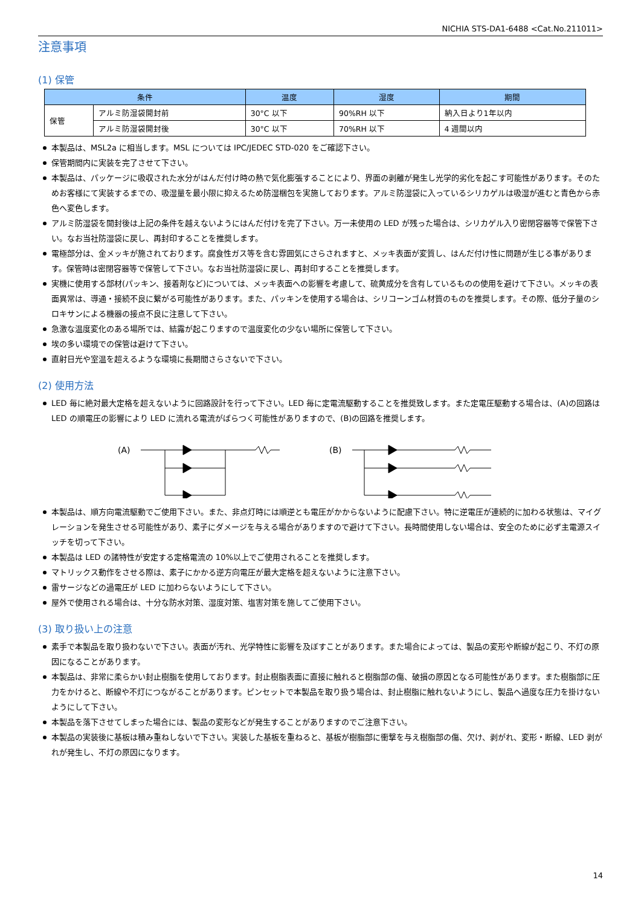NICHIA STS-DA1-6488 <Cat.No.211011>
注意事項
(1) 保管
| 条件 | | 温度 | 湿度 | 期間 |
| --- | --- | --- | --- | --- |
| 保管 | アルミ防湿袋開封前 | 30°C 以下 | 90%RH 以下 | 納入日より1年以内 |
| | アルミ防湿袋開封後 | 30°C 以下 | 70%RH 以下 | 4 週間以内 |
本製品は、MSL2a に相当します。MSL については IPC/JEDEC STD-020 をご確認下さい。
保管期間内に実装を完了させて下さい。
本製品は、パッケージに吸収された水分がはんだ付け時の熱で気化膨張することにより、界面の剥離が発生し光学的劣化を起こす可能性があります。そのためお客様にて実装するまでの、吸湿量を最小限に抑えるため防湿梱包を実施しております。アルミ防湿袋に入っているシリカゲルは吸湿が進むと青色から赤色へ変色します。
アルミ防湿袋を開封後は上記の条件を越えないようにはんだ付けを完了下さい。万一未使用の LED が残った場合は、シリカゲル入り密閉容器等で保管下さい。なお当社防湿袋に戻し、再封印することを推奨します。
電極部分は、金メッキが施されております。腐食性ガス等を含む雰囲気にさらされますと、メッキ表面が変質し、はんだ付け性に問題が生じる事があります。保管時は密閉容器等で保管して下さい。なお当社防湿袋に戻し、再封印することを推奨します。
実機に使用する部材(パッキン、接着剤など)については、メッキ表面への影響を考慮して、硫黄成分を含有しているものの使用を避けて下さい。メッキの表面異常は、導通・接続不良に繋がる可能性があります。また、パッキンを使用する場合は、シリコーンゴム材質のものを推奨します。その際、低分子量のシロキサンによる機器の接点不良に注意して下さい。
急激な温度変化のある場所では、結露が起こりますので温度変化の少ない場所に保管して下さい。
埃の多い環境での保管は避けて下さい。
直射日光や室温を超えるような環境に長期間さらさないで下さい。
(2) 使用方法
LED 毎に絶対最大定格を超えないように回路設計を行って下さい。LED 毎に定電流駆動することを推奨致します。また定電圧駆動する場合は、(A)の回路は LED の順電圧の影響により LED に流れる電流がばらつく可能性がありますので、(B)の回路を推奨します。
(A)
(B)
本製品は、順方向電流駆動でご使用下さい。また、非点灯時には順逆とも電圧がかからないように配慮下さい。特に逆電圧が連続的に加わる状態は、マイグレーションを発生させる可能性があり、素子にダメージを与える場合がありますので避けて下さい。長時間使用しない場合は、安全のために必ず主電源スイッチを切って下さい。
本製品は LED の諸特性が安定する定格電流の 10%以上でご使用されることを推奨します。
マトリックス動作をさせる際は、素子にかかる逆方向電圧が最大定格を超えないように注意下さい。
雷サージなどの過電圧が LED に加わらないようにして下さい。
屋外で使用される場合は、十分な防水対策、湿度対策、塩害対策を施してご使用下さい。
(3) 取り扱い上の注意
素手で本製品を取り扱わないで下さい。表面が汚れ、光学特性に影響を及ぼすことがあります。また場合によっては、製品の変形や断線が起こり、不灯の原因になることがあります。
本製品は、非常に柔らかい封止樹脂を使用しております。封止樹脂表面に直接に触れると樹脂部の傷、破損の原因となる可能性があります。また樹脂部に圧力をかけると、断線や不灯につながることがあります。ピンセットで本製品を取り扱う場合は、封止樹脂に触れないようにし、製品へ過度な圧力を掛けないようにして下さい。
本製品を落下させてしまった場合には、製品の変形などが発生することがありますのでご注意下さい。
本製品の実装後に基板は積み重ねしないで下さい。実装した基板を重ねると、基板が樹脂部に衝撃を与え樹脂部の傷、欠け、剥がれ、変形・断線、LED 剥がれが発生し、不灯の原因になります。
14